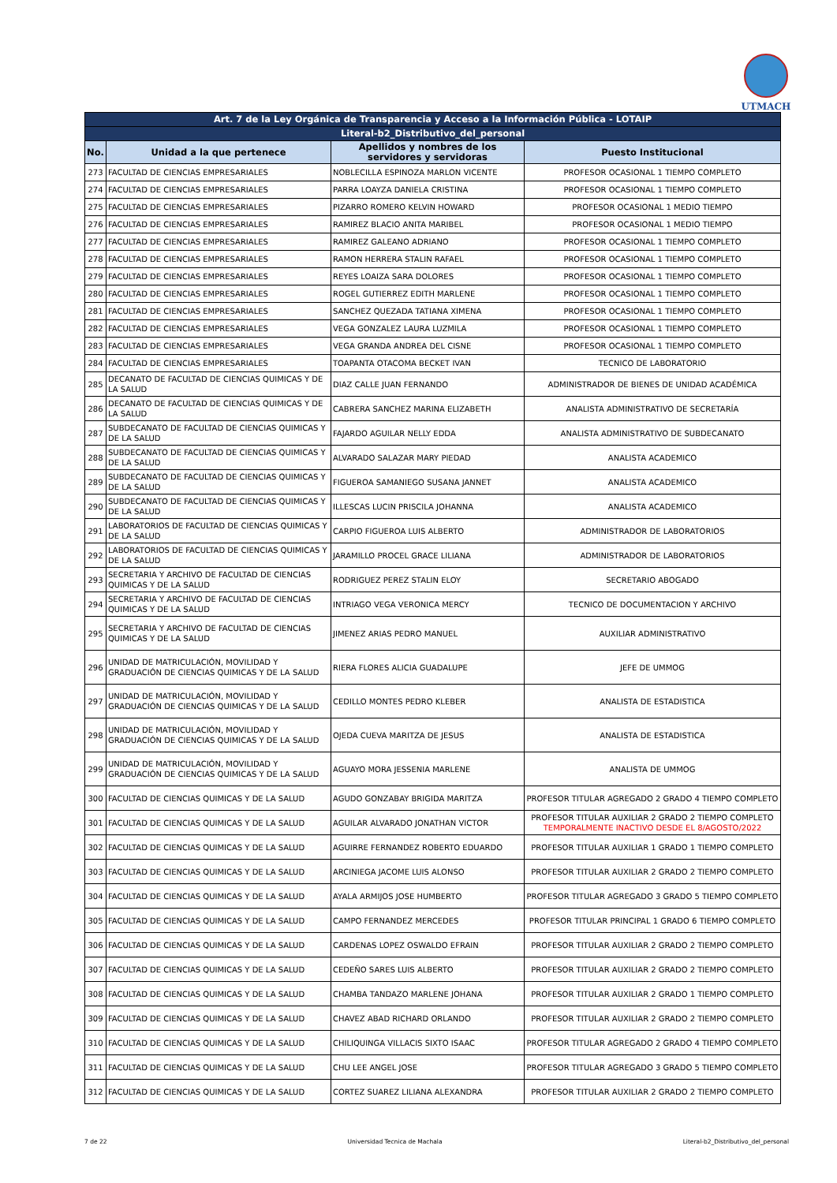UTMACH
| Art. 7 de la Ley Orgánica de Transparencia y Acceso a la Información Pública - LOTAIP | | | |
| --- | --- | --- | --- |
| Literal-b2_Distributivo_del_personal | | | |
| No. | Unidad a la que pertenece | Apellidos y nombres de los servidores y servidoras | Puesto Institucional |
| 273 | FACULTAD DE CIENCIAS EMPRESARIALES | NOBLECILLA ESPINOZA MARLON VICENTE | PROFESOR OCASIONAL 1 TIEMPO COMPLETO |
| 274 | FACULTAD DE CIENCIAS EMPRESARIALES | PARRA LOAYZA DANIELA CRISTINA | PROFESOR OCASIONAL 1 TIEMPO COMPLETO |
| 275 | FACULTAD DE CIENCIAS EMPRESARIALES | PIZARRO ROMERO KELVIN HOWARD | PROFESOR OCASIONAL 1 MEDIO TIEMPO |
| 276 | FACULTAD DE CIENCIAS EMPRESARIALES | RAMIREZ BLACIO ANITA MARIBEL | PROFESOR OCASIONAL 1 MEDIO TIEMPO |
| 277 | FACULTAD DE CIENCIAS EMPRESARIALES | RAMIREZ GALEANO ADRIANO | PROFESOR OCASIONAL 1 TIEMPO COMPLETO |
| 278 | FACULTAD DE CIENCIAS EMPRESARIALES | RAMON HERRERA STALIN RAFAEL | PROFESOR OCASIONAL 1 TIEMPO COMPLETO |
| 279 | FACULTAD DE CIENCIAS EMPRESARIALES | REYES LOAIZA SARA DOLORES | PROFESOR OCASIONAL 1 TIEMPO COMPLETO |
| 280 | FACULTAD DE CIENCIAS EMPRESARIALES | ROGEL GUTIERREZ EDITH MARLENE | PROFESOR OCASIONAL 1 TIEMPO COMPLETO |
| 281 | FACULTAD DE CIENCIAS EMPRESARIALES | SANCHEZ QUEZADA TATIANA XIMENA | PROFESOR OCASIONAL 1 TIEMPO COMPLETO |
| 282 | FACULTAD DE CIENCIAS EMPRESARIALES | VEGA GONZALEZ LAURA LUZMILA | PROFESOR OCASIONAL 1 TIEMPO COMPLETO |
| 283 | FACULTAD DE CIENCIAS EMPRESARIALES | VEGA GRANDA ANDREA DEL CISNE | PROFESOR OCASIONAL 1 TIEMPO COMPLETO |
| 284 | FACULTAD DE CIENCIAS EMPRESARIALES | TOAPANTA OTACOMA BECKET IVAN | TECNICO DE LABORATORIO |
| 285 | DECANATO DE FACULTAD DE CIENCIAS QUIMICAS Y DE LA SALUD | DIAZ CALLE JUAN FERNANDO | ADMINISTRADOR DE BIENES DE UNIDAD ACADÉMICA |
| 286 | DECANATO DE FACULTAD DE CIENCIAS QUIMICAS Y DE LA SALUD | CABRERA SANCHEZ MARINA ELIZABETH | ANALISTA ADMINISTRATIVO DE SECRETARÍA |
| 287 | SUBDECANATO DE FACULTAD DE CIENCIAS QUIMICAS Y DE LA SALUD | FAJARDO AGUILAR NELLY EDDA | ANALISTA ADMINISTRATIVO DE SUBDECANATO |
| 288 | SUBDECANATO DE FACULTAD DE CIENCIAS QUIMICAS Y DE LA SALUD | ALVARADO SALAZAR MARY PIEDAD | ANALISTA ACADEMICO |
| 289 | SUBDECANATO DE FACULTAD DE CIENCIAS QUIMICAS Y DE LA SALUD | FIGUEROA SAMANIEGO SUSANA JANNET | ANALISTA ACADEMICO |
| 290 | SUBDECANATO DE FACULTAD DE CIENCIAS QUIMICAS Y DE LA SALUD | ILLESCAS LUCIN PRISCILA JOHANNA | ANALISTA ACADEMICO |
| 291 | LABORATORIOS DE FACULTAD DE CIENCIAS QUIMICAS Y DE LA SALUD | CARPIO FIGUEROA LUIS ALBERTO | ADMINISTRADOR DE LABORATORIOS |
| 292 | LABORATORIOS DE FACULTAD DE CIENCIAS QUIMICAS Y DE LA SALUD | JARAMILLO PROCEL GRACE LILIANA | ADMINISTRADOR DE LABORATORIOS |
| 293 | SECRETARIA Y ARCHIVO DE FACULTAD DE CIENCIAS QUIMICAS Y DE LA SALUD | RODRIGUEZ PEREZ STALIN ELOY | SECRETARIO ABOGADO |
| 294 | SECRETARIA Y ARCHIVO DE FACULTAD DE CIENCIAS QUIMICAS Y DE LA SALUD | INTRIAGO VEGA VERONICA MERCY | TECNICO DE DOCUMENTACION Y ARCHIVO |
| 295 | SECRETARIA Y ARCHIVO DE FACULTAD DE CIENCIAS QUIMICAS Y DE LA SALUD | JIMENEZ ARIAS PEDRO MANUEL | AUXILIAR ADMINISTRATIVO |
| 296 | UNIDAD DE MATRICULACIÓN, MOVILIDAD Y GRADUACIÓN DE CIENCIAS QUIMICAS Y DE LA SALUD | RIERA FLORES ALICIA GUADALUPE | JEFE DE UMMOG |
| 297 | UNIDAD DE MATRICULACIÓN, MOVILIDAD Y GRADUACIÓN DE CIENCIAS QUIMICAS Y DE LA SALUD | CEDILLO MONTES PEDRO KLEBER | ANALISTA DE ESTADISTICA |
| 298 | UNIDAD DE MATRICULACIÓN, MOVILIDAD Y GRADUACIÓN DE CIENCIAS QUIMICAS Y DE LA SALUD | OJEDA CUEVA MARITZA DE JESUS | ANALISTA DE ESTADISTICA |
| 299 | UNIDAD DE MATRICULACIÓN, MOVILIDAD Y GRADUACIÓN DE CIENCIAS QUIMICAS Y DE LA SALUD | AGUAYO MORA JESSENIA MARLENE | ANALISTA DE UMMOG |
| 300 | FACULTAD DE CIENCIAS QUIMICAS Y DE LA SALUD | AGUDO GONZABAY BRIGIDA MARITZA | PROFESOR TITULAR AGREGADO 2 GRADO 4 TIEMPO COMPLETO |
| 301 | FACULTAD DE CIENCIAS QUIMICAS Y DE LA SALUD | AGUILAR ALVARADO JONATHAN VICTOR | PROFESOR TITULAR AUXILIAR 2 GRADO 2 TIEMPO COMPLETO TEMPORALMENTE INACTIVO DESDE EL 8/AGOSTO/2022 |
| 302 | FACULTAD DE CIENCIAS QUIMICAS Y DE LA SALUD | AGUIRRE FERNANDEZ ROBERTO EDUARDO | PROFESOR TITULAR AUXILIAR 1 GRADO 1 TIEMPO COMPLETO |
| 303 | FACULTAD DE CIENCIAS QUIMICAS Y DE LA SALUD | ARCINIEGA JACOME LUIS ALONSO | PROFESOR TITULAR AUXILIAR 2 GRADO 2 TIEMPO COMPLETO |
| 304 | FACULTAD DE CIENCIAS QUIMICAS Y DE LA SALUD | AYALA ARMIJOS JOSE HUMBERTO | PROFESOR TITULAR AGREGADO 3 GRADO 5 TIEMPO COMPLETO |
| 305 | FACULTAD DE CIENCIAS QUIMICAS Y DE LA SALUD | CAMPO FERNANDEZ MERCEDES | PROFESOR TITULAR PRINCIPAL 1 GRADO 6 TIEMPO COMPLETO |
| 306 | FACULTAD DE CIENCIAS QUIMICAS Y DE LA SALUD | CARDENAS LOPEZ OSWALDO EFRAIN | PROFESOR TITULAR AUXILIAR 2 GRADO 2 TIEMPO COMPLETO |
| 307 | FACULTAD DE CIENCIAS QUIMICAS Y DE LA SALUD | CEDEÑO SARES LUIS ALBERTO | PROFESOR TITULAR AUXILIAR 2 GRADO 2 TIEMPO COMPLETO |
| 308 | FACULTAD DE CIENCIAS QUIMICAS Y DE LA SALUD | CHAMBA TANDAZO MARLENE JOHANA | PROFESOR TITULAR AUXILIAR 2 GRADO 1 TIEMPO COMPLETO |
| 309 | FACULTAD DE CIENCIAS QUIMICAS Y DE LA SALUD | CHAVEZ ABAD RICHARD ORLANDO | PROFESOR TITULAR AUXILIAR 2 GRADO 2 TIEMPO COMPLETO |
| 310 | FACULTAD DE CIENCIAS QUIMICAS Y DE LA SALUD | CHILIQUINGA VILLACIS SIXTO ISAAC | PROFESOR TITULAR AGREGADO 2 GRADO 4 TIEMPO COMPLETO |
| 311 | FACULTAD DE CIENCIAS QUIMICAS Y DE LA SALUD | CHU LEE ANGEL JOSE | PROFESOR TITULAR AGREGADO 3 GRADO 5 TIEMPO COMPLETO |
| 312 | FACULTAD DE CIENCIAS QUIMICAS Y DE LA SALUD | CORTEZ SUAREZ LILIANA ALEXANDRA | PROFESOR TITULAR AUXILIAR 2 GRADO 2 TIEMPO COMPLETO |
7 de 22 Universidad Tecnica de Machala Literal-b2_Distributivo_del_personal